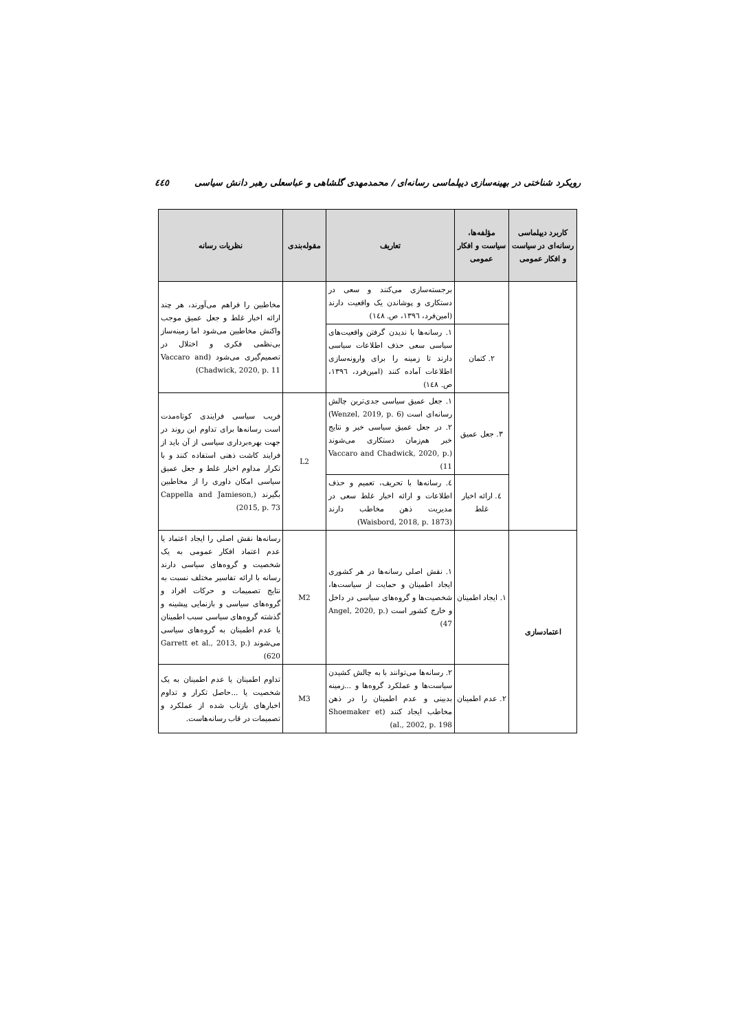رویکرد شناختی در بهینه‌سازی دیپلماسی رسانه‌ای / محمدمهدی گلشاهی و عباسعلی رهبر دانش سیاسی ٤٤٥
| کاربرد دیپلماسی رسانه‌ای در سیاست و افکار عمومی | مؤلفه‌ها، سیاست و افکار عمومی | تعاریف | مقوله‌بندی | نظریات رسانه |
| --- | --- | --- | --- | --- |
| | | برجسته‌سازی می‌کنند و سعی در دستکاری و پوشاندن یک واقعیت دارند (امین‌فرد، ١٣٩٦، ص. ١٤٨) | | مخاطبین را فراهم می‌آورند، هر چند ارائه اخبار غلط و جعل عمیق موجب واکنش مخاطبین می‌شود اما زمینه‌ساز بی‌نظمی فکری و اختلال در تصمیم‌گیری می‌شود (Vaccaro and Chadwick, 2020, p. 11) |
| | ٢. کتمان | ١. رسانه‌ها با ندیدن گرفتن واقعیت‌های سیاسی سعی حذف اطلاعات سیاسی دارند تا زمینه را برای وارونه‌سازی اطلاعات آماده کنند (امین‌فرد، ١٣٩٦، ص. ١٤٨) | | |
| | ٣. جعل عمیق | ١. جعل عمیق سیاسی جدی‌ترین چالش رسانه‌ای است (Wenzel, 2019, p. 6) ٢. در جعل عمیق سیاسی خبر و نتایج خبر هم‌زمان دستکاری می‌شوند (Vaccaro and Chadwick, 2020, p. 11) | L2 | فریب سیاسی فرایندی کوتاه‌مدت است رسانه‌ها برای تداوم این روند در جهت بهره‌برداری سیاسی از آن باید از فرایند کاشت ذهنی استفاده کنند و با تکرار مداوم اخبار غلط و جعل عمیق سیاسی امکان داوری را از مخاطبین بگیرند (Cappella and Jamieson, 2015, p. 73) |
| | ٤. ارائه اخبار غلط | ٤. رسانه‌ها با تحریف، تعمیم و حذف اطلاعات و ارائه اخبار غلط سعی در مدیریت ذهن مخاطب دارند (Waisbord, 2018, p. 1873) | | |
| اعتمادسازی | ١. ایجاد اطمینان | ١. نقش اصلی رسانه‌ها در هر کشوری ایجاد اطمینان و حمایت از سیاست‌ها، شخصیت‌ها و گروه‌های سیاسی در داخل و خارج کشور است (Angel, 2020, p. 47) | M2 | رسانه‌ها نقش اصلی را ایجاد اعتماد یا عدم اعتماد افکار عمومی به یک شخصیت و گروه‌های سیاسی دارند رسانه با ارائه تفاسیر مختلف نسبت به نتایج تصمیمات و حرکات افراد و گروه‌های سیاسی و بازنمایی پیشینه و گذشته گروه‌های سیاسی سبب اطمینان یا عدم اطمینان به گروه‌های سیاسی می‌شوند (Garrett et al., 2013, p. 620) |
| | ٢. عدم اطمینان | ٢. رسانه‌ها می‌توانند با به چالش کشیدن سیاست‌ها و عملکرد گروه‌ها و ...زمینه بدبینی و عدم اطمینان را در ذهن مخاطب ایجاد کنند (Shoemaker et al., 2002, p. 198) | M3 | تداوم اطمینان یا عدم اطمینان به یک شخصیت یا ...حاصل تکرار و تداوم اخبارهای بازتاب شده از عملکرد و تصمیمات در قاب رسانه‌هاست. |